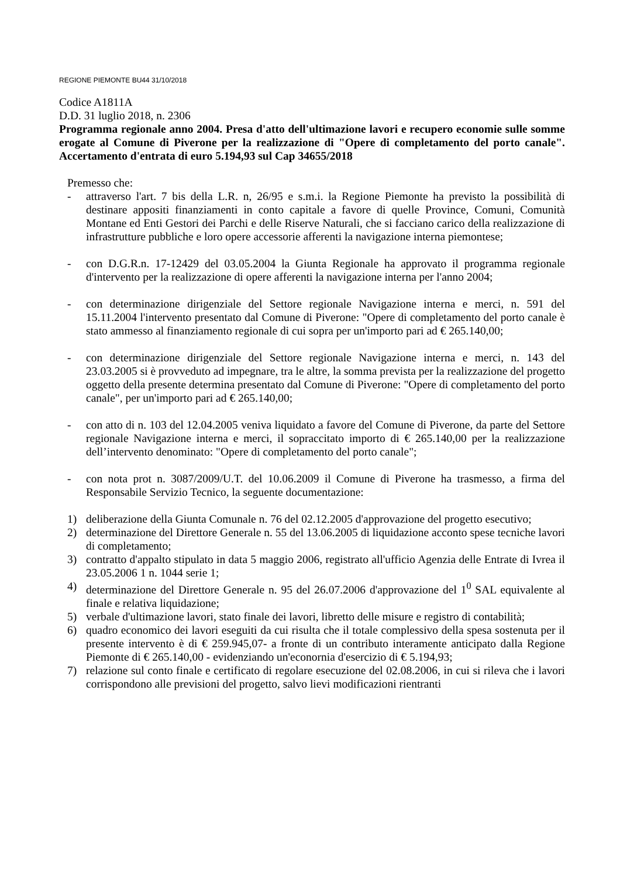REGIONE PIEMONTE BU44 31/10/2018
Codice A1811A
D.D. 31 luglio 2018, n. 2306
Programma regionale anno 2004. Presa d'atto dell'ultimazione lavori e recupero economie sulle somme erogate al Comune di Piverone per la realizzazione di "Opere di completamento del porto canale". Accertamento d'entrata di euro 5.194,93 sul Cap 34655/2018
Premesso che:
- attraverso l'art. 7 bis della L.R. n, 26/95 e s.m.i. la Regione Piemonte ha previsto la possibilità di destinare appositi finanziamenti in conto capitale a favore di quelle Province, Comuni, Comunità Montane ed Enti Gestori dei Parchi e delle Riserve Naturali, che si facciano carico della realizzazione di infrastrutture pubbliche e loro opere accessorie afferenti la navigazione interna piemontese;
- con D.G.R.n. 17-12429 del 03.05.2004 la Giunta Regionale ha approvato il programma regionale d'intervento per la realizzazione di opere afferenti la navigazione interna per l'anno 2004;
- con determinazione dirigenziale del Settore regionale Navigazione interna e merci, n. 591 del 15.11.2004 l'intervento presentato dal Comune di Piverone: "Opere di completamento del porto canale è stato ammesso al finanziamento regionale di cui sopra per un'importo pari ad € 265.140,00;
- con determinazione dirigenziale del Settore regionale Navigazione interna e merci, n. 143 del 23.03.2005 si è provveduto ad impegnare, tra le altre, la somma prevista per la realizzazione del progetto oggetto della presente determina presentato dal Comune di Piverone: "Opere di completamento del porto canale", per un'importo pari ad € 265.140,00;
- con atto di n. 103 del 12.04.2005 veniva liquidato a favore del Comune di Piverone, da parte del Settore regionale Navigazione interna e merci, il sopraccitato importo di € 265.140,00 per la realizzazione dell’intervento denominato: "Opere di completamento del porto canale";
- con nota prot n. 3087/2009/U.T. del 10.06.2009 il Comune di Piverone ha trasmesso, a firma del Responsabile Servizio Tecnico, la seguente documentazione:
1) deliberazione della Giunta Comunale n. 76 del 02.12.2005 d'approvazione del progetto esecutivo;
2) determinazione del Direttore Generale n. 55 del 13.06.2005 di liquidazione acconto spese tecniche lavori di completamento;
3) contratto d'appalto stipulato in data 5 maggio 2006, registrato all'ufficio Agenzia delle Entrate di Ivrea il 23.05.2006 1 n. 1044 serie 1;
4) determinazione del Direttore Generale n. 95 del 26.07.2006 d'approvazione del 1<sup>0</sup> SAL equivalente al finale e relativa liquidazione;
5) verbale d'ultimazione lavori, stato finale dei lavori, libretto delle misure e registro di contabilità;
6) quadro economico dei lavori eseguiti da cui risulta che il totale complessivo della spesa sostenuta per il presente intervento è di € 259.945,07- a fronte di un contributo interamente anticipato dalla Regione Piemonte di € 265.140,00 - evidenziando un'econornia d'esercizio di € 5.194,93;
7) relazione sul conto finale e certificato di regolare esecuzione del 02.08.2006, in cui si rileva che i lavori corrispondono alle previsioni del progetto, salvo lievi modificazioni rientranti